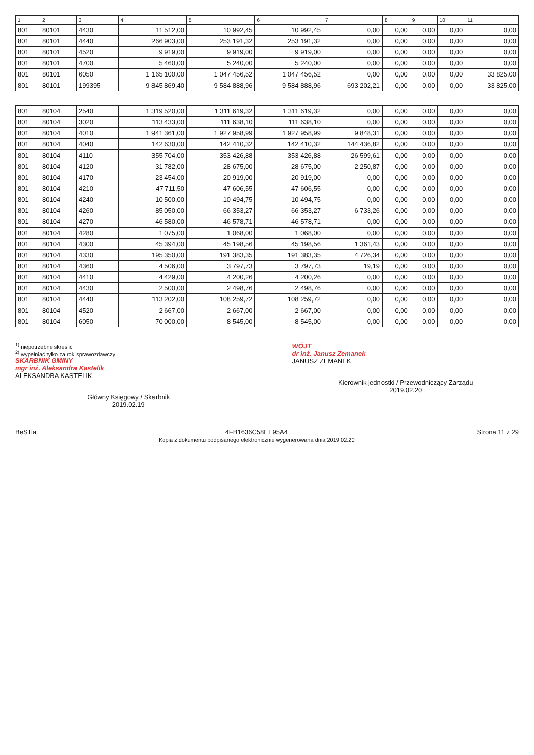| 1 | 2 | 3 | 4 | 5 | 6 | 7 | 8 | 9 | 10 | 11 |
| --- | --- | --- | --- | --- | --- | --- | --- | --- | --- | --- |
| 801 | 80101 | 4430 | 11 512,00 | 10 992,45 | 10 992,45 | 0,00 | 0,00 | 0,00 | 0,00 | 0,00 |
| 801 | 80101 | 4440 | 266 903,00 | 253 191,32 | 253 191,32 | 0,00 | 0,00 | 0,00 | 0,00 | 0,00 |
| 801 | 80101 | 4520 | 9 919,00 | 9 919,00 | 9 919,00 | 0,00 | 0,00 | 0,00 | 0,00 | 0,00 |
| 801 | 80101 | 4700 | 5 460,00 | 5 240,00 | 5 240,00 | 0,00 | 0,00 | 0,00 | 0,00 | 0,00 |
| 801 | 80101 | 6050 | 1 165 100,00 | 1 047 456,52 | 1 047 456,52 | 0,00 | 0,00 | 0,00 | 0,00 | 33 825,00 |
| 801 | 80101 | 199395 | 9 845 869,40 | 9 584 888,96 | 9 584 888,96 | 693 202,21 | 0,00 | 0,00 | 0,00 | 33 825,00 |
| 801 | 80104 | 2540 | 1 319 520,00 | 1 311 619,32 | 1 311 619,32 | 0,00 | 0,00 | 0,00 | 0,00 | 0,00 |
| 801 | 80104 | 3020 | 113 433,00 | 111 638,10 | 111 638,10 | 0,00 | 0,00 | 0,00 | 0,00 | 0,00 |
| 801 | 80104 | 4010 | 1 941 361,00 | 1 927 958,99 | 1 927 958,99 | 9 848,31 | 0,00 | 0,00 | 0,00 | 0,00 |
| 801 | 80104 | 4040 | 142 630,00 | 142 410,32 | 142 410,32 | 144 436,82 | 0,00 | 0,00 | 0,00 | 0,00 |
| 801 | 80104 | 4110 | 355 704,00 | 353 426,88 | 353 426,88 | 26 599,61 | 0,00 | 0,00 | 0,00 | 0,00 |
| 801 | 80104 | 4120 | 31 782,00 | 28 675,00 | 28 675,00 | 2 250,87 | 0,00 | 0,00 | 0,00 | 0,00 |
| 801 | 80104 | 4170 | 23 454,00 | 20 919,00 | 20 919,00 | 0,00 | 0,00 | 0,00 | 0,00 | 0,00 |
| 801 | 80104 | 4210 | 47 711,50 | 47 606,55 | 47 606,55 | 0,00 | 0,00 | 0,00 | 0,00 | 0,00 |
| 801 | 80104 | 4240 | 10 500,00 | 10 494,75 | 10 494,75 | 0,00 | 0,00 | 0,00 | 0,00 | 0,00 |
| 801 | 80104 | 4260 | 85 050,00 | 66 353,27 | 66 353,27 | 6 733,26 | 0,00 | 0,00 | 0,00 | 0,00 |
| 801 | 80104 | 4270 | 46 580,00 | 46 578,71 | 46 578,71 | 0,00 | 0,00 | 0,00 | 0,00 | 0,00 |
| 801 | 80104 | 4280 | 1 075,00 | 1 068,00 | 1 068,00 | 0,00 | 0,00 | 0,00 | 0,00 | 0,00 |
| 801 | 80104 | 4300 | 45 394,00 | 45 198,56 | 45 198,56 | 1 361,43 | 0,00 | 0,00 | 0,00 | 0,00 |
| 801 | 80104 | 4330 | 195 350,00 | 191 383,35 | 191 383,35 | 4 726,34 | 0,00 | 0,00 | 0,00 | 0,00 |
| 801 | 80104 | 4360 | 4 506,00 | 3 797,73 | 3 797,73 | 19,19 | 0,00 | 0,00 | 0,00 | 0,00 |
| 801 | 80104 | 4410 | 4 429,00 | 4 200,26 | 4 200,26 | 0,00 | 0,00 | 0,00 | 0,00 | 0,00 |
| 801 | 80104 | 4430 | 2 500,00 | 2 498,76 | 2 498,76 | 0,00 | 0,00 | 0,00 | 0,00 | 0,00 |
| 801 | 80104 | 4440 | 113 202,00 | 108 259,72 | 108 259,72 | 0,00 | 0,00 | 0,00 | 0,00 | 0,00 |
| 801 | 80104 | 4520 | 2 667,00 | 2 667,00 | 2 667,00 | 0,00 | 0,00 | 0,00 | 0,00 | 0,00 |
| 801 | 80104 | 6050 | 70 000,00 | 8 545,00 | 8 545,00 | 0,00 | 0,00 | 0,00 | 0,00 | 0,00 |
<sup>1)</sup> niepotrzebne skreślić
<sup>2)</sup> wypełniać tylko za rok sprawozdawczy
SKARBNIK GMINY
mgr inż. Aleksandra Kastelik
ALEKSANDRA KASTELIK
Główny Księgowy / Skarbnik
2019.02.19
WÓJT
dr inż. Janusz Zemanek
JANUSZ ZEMANEK
Kierownik jednostki / Przewodniczący Zarządu
2019.02.20
BeSTia 4FB1636C58EE95A4
Kopia z dokumentu podpisanego elektronicznie wygenerowana dnia 2019.02.20
Strona 11 z 29